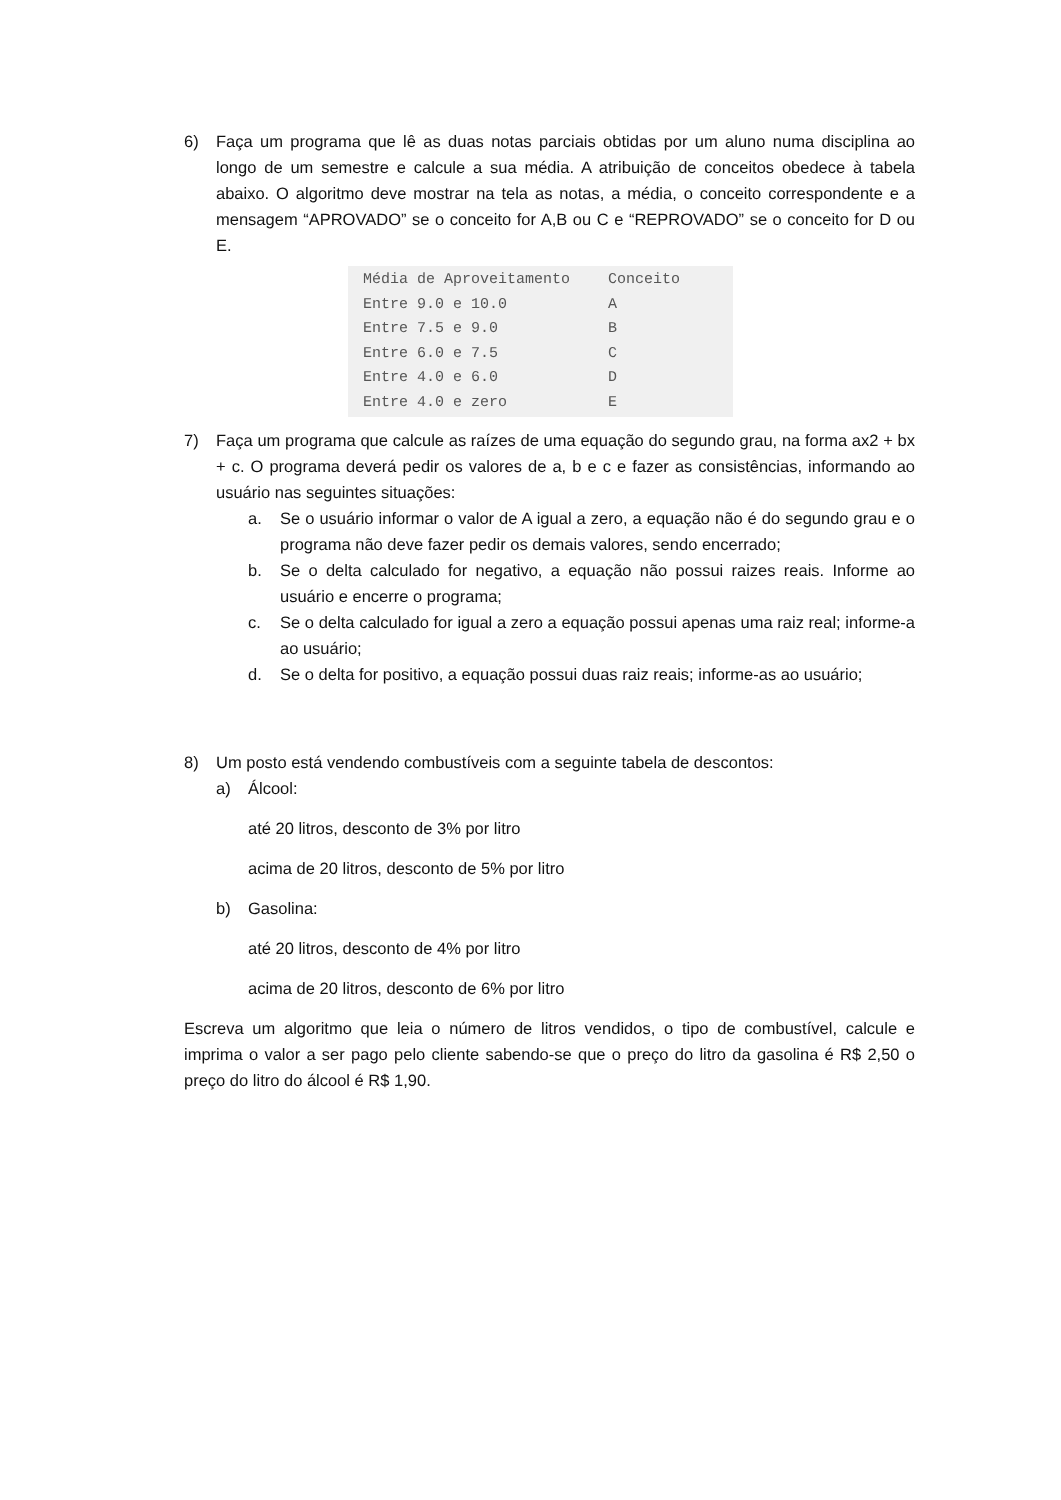6) Faça um programa que lê as duas notas parciais obtidas por um aluno numa disciplina ao longo de um semestre e calcule a sua média. A atribuição de conceitos obedece à tabela abaixo. O algoritmo deve mostrar na tela as notas, a média, o conceito correspondente e a mensagem “APROVADO” se o conceito for A,B ou C e “REPROVADO” se o conceito for D ou E.
| Média de Aproveitamento | Conceito |
| --- | --- |
| Entre 9.0 e 10.0 | A |
| Entre 7.5 e 9.0 | B |
| Entre 6.0 e 7.5 | C |
| Entre 4.0 e 6.0 | D |
| Entre 4.0 e zero | E |
7) Faça um programa que calcule as raízes de uma equação do segundo grau, na forma ax2 + bx + c. O programa deverá pedir os valores de a, b e c e fazer as consistências, informando ao usuário nas seguintes situações:
a. Se o usuário informar o valor de A igual a zero, a equação não é do segundo grau e o programa não deve fazer pedir os demais valores, sendo encerrado;
b. Se o delta calculado for negativo, a equação não possui raizes reais. Informe ao usuário e encerre o programa;
c. Se o delta calculado for igual a zero a equação possui apenas uma raiz real; informe-a ao usuário;
d. Se o delta for positivo, a equação possui duas raiz reais; informe-as ao usuário;
8) Um posto está vendendo combustíveis com a seguinte tabela de descontos:
a) Álcool:
até 20 litros, desconto de 3% por litro
acima de 20 litros, desconto de 5% por litro
b) Gasolina:
até 20 litros, desconto de 4% por litro
acima de 20 litros, desconto de 6% por litro
Escreva um algoritmo que leia o número de litros vendidos, o tipo de combustível, calcule e imprima o valor a ser pago pelo cliente sabendo-se que o preço do litro da gasolina é R$ 2,50 o preço do litro do álcool é R$ 1,90.